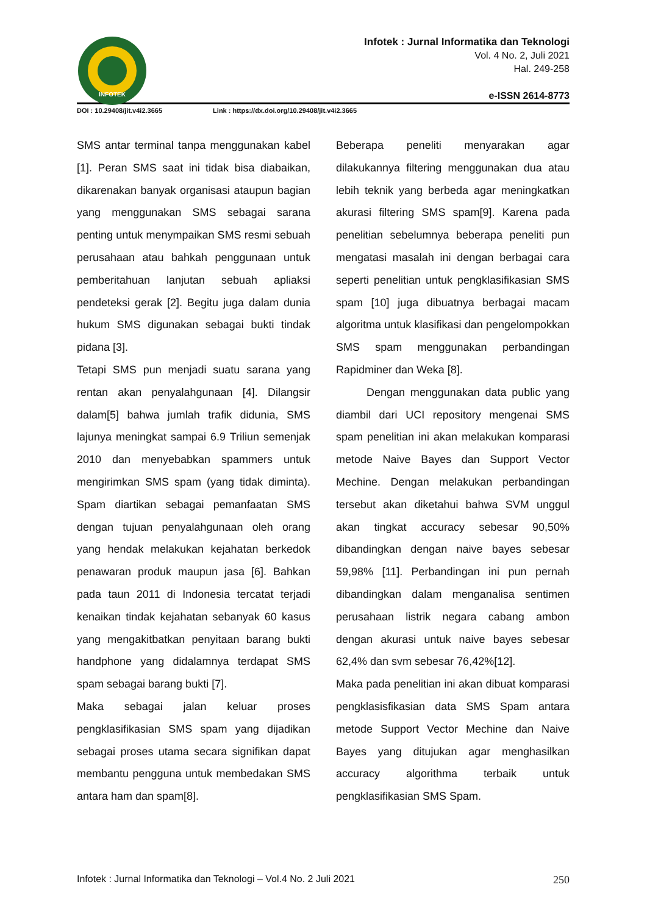INFOTEK
Infotek : Jurnal Informatika dan Teknologi
Vol. 4 No. 2, Juli 2021
Hal. 249-258
e-ISSN 2614-8773
DOI : 10.29408/jit.v4i2.3665 Link : https://dx.doi.org/10.29408/jit.v4i2.3665
SMS antar terminal tanpa menggunakan kabel [1]. Peran SMS saat ini tidak bisa diabaikan, dikarenakan banyak organisasi ataupun bagian yang menggunakan SMS sebagai sarana penting untuk menympaikan SMS resmi sebuah perusahaan atau bahkah penggunaan untuk pemberitahuan lanjutan sebuah apliaksi pendeteksi gerak [2]. Begitu juga dalam dunia hukum SMS digunakan sebagai bukti tindak pidana [3].
Tetapi SMS pun menjadi suatu sarana yang rentan akan penyalahgunaan [4]. Dilangsir dalam[5] bahwa jumlah trafik didunia, SMS lajunya meningkat sampai 6.9 Triliun semenjak 2010 dan menyebabkan spammers untuk mengirimkan SMS spam (yang tidak diminta). Spam diartikan sebagai pemanfaatan SMS dengan tujuan penyalahgunaan oleh orang yang hendak melakukan kejahatan berkedok penawaran produk maupun jasa [6]. Bahkan pada taun 2011 di Indonesia tercatat terjadi kenaikan tindak kejahatan sebanyak 60 kasus yang mengakitbatkan penyitaan barang bukti handphone yang didalamnya terdapat SMS spam sebagai barang bukti [7].
Maka sebagai jalan keluar proses pengklasifikasian SMS spam yang dijadikan sebagai proses utama secara signifikan dapat membantu pengguna untuk membedakan SMS antara ham dan spam[8].
Beberapa peneliti menyarakan agar dilakukannya filtering menggunakan dua atau lebih teknik yang berbeda agar meningkatkan akurasi filtering SMS spam[9]. Karena pada penelitian sebelumnya beberapa peneliti pun mengatasi masalah ini dengan berbagai cara seperti penelitian untuk pengklasifikasian SMS spam [10] juga dibuatnya berbagai macam algoritma untuk klasifikasi dan pengelompokkan SMS spam menggunakan perbandingan Rapidminer dan Weka [8].
Dengan menggunakan data public yang diambil dari UCI repository mengenai SMS spam penelitian ini akan melakukan komparasi metode Naive Bayes dan Support Vector Mechine. Dengan melakukan perbandingan tersebut akan diketahui bahwa SVM unggul akan tingkat accuracy sebesar 90,50% dibandingkan dengan naive bayes sebesar 59,98% [11]. Perbandingan ini pun pernah dibandingkan dalam menganalisa sentimen perusahaan listrik negara cabang ambon dengan akurasi untuk naive bayes sebesar 62,4% dan svm sebesar 76,42%[12].
Maka pada penelitian ini akan dibuat komparasi pengklasisfikasian data SMS Spam antara metode Support Vector Mechine dan Naive Bayes yang ditujukan agar menghasilkan accuracy algorithma terbaik untuk pengklasifikasian SMS Spam.
Infotek : Jurnal Informatika dan Teknologi – Vol.4 No. 2 Juli 2021 250